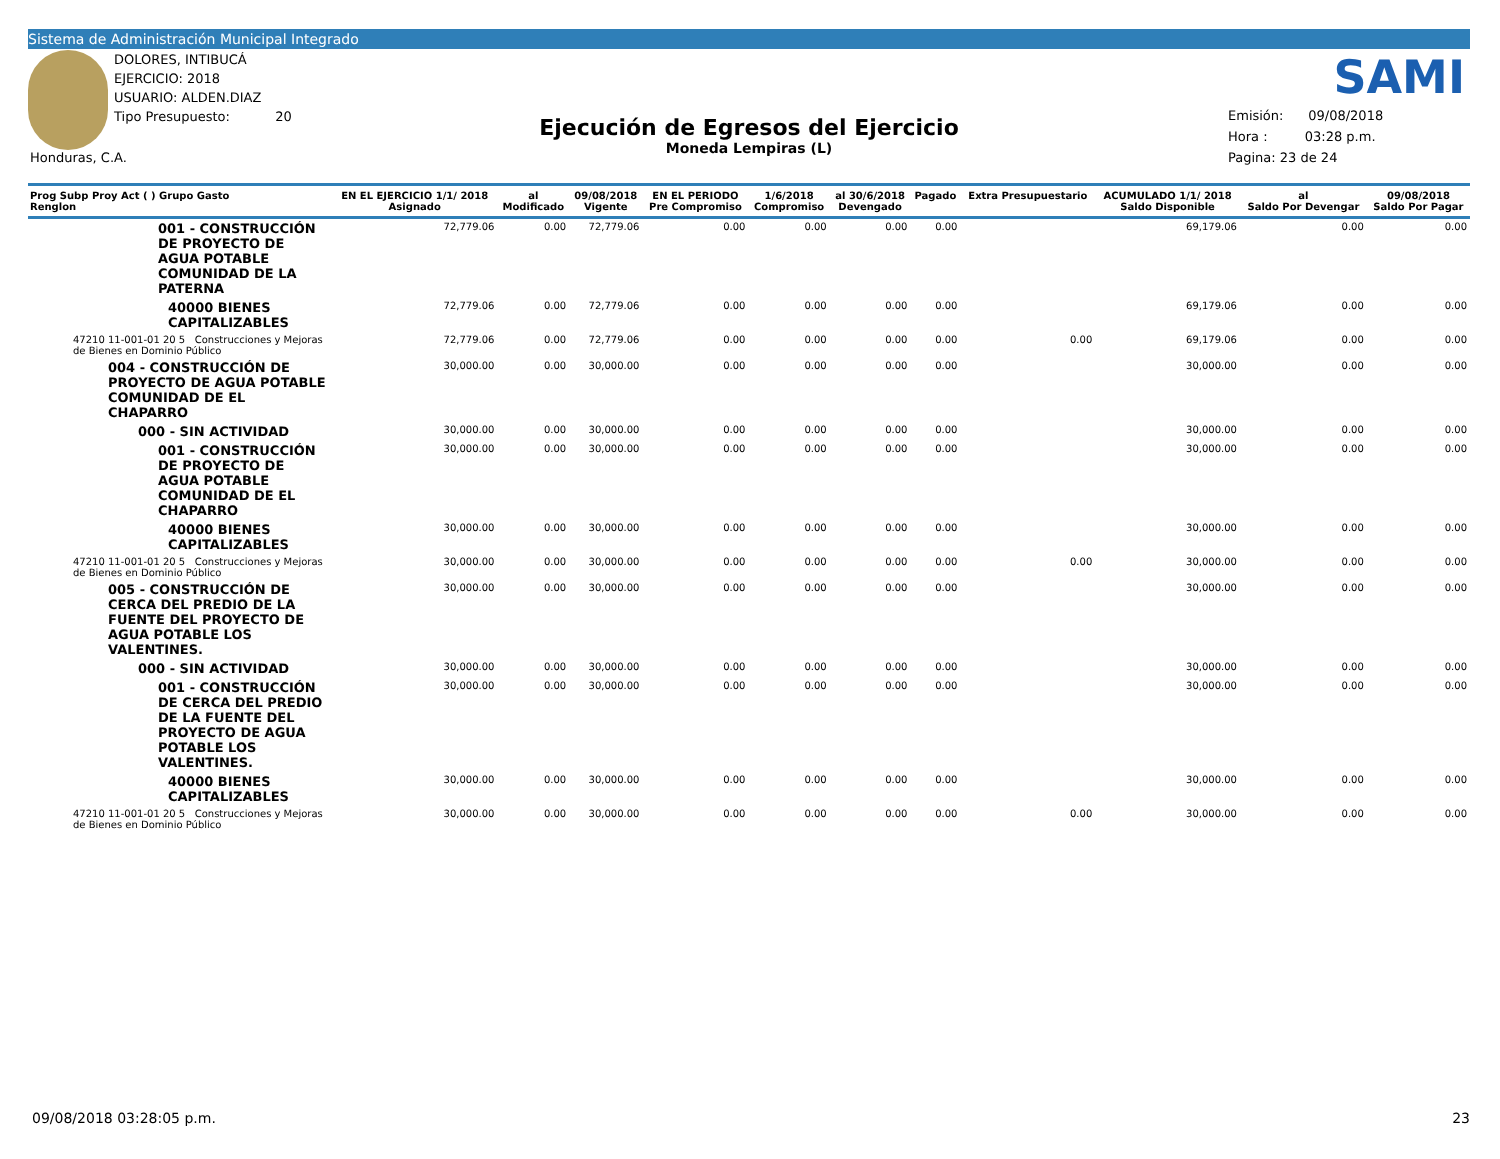Sistema de Administración Municipal Integrado
DOLORES, INTIBUCÁ
EJERCICIO: 2018
USUARIO: ALDEN.DIAZ
Tipo Presupuesto: 20
Honduras, C.A.
Ejecución de Egresos del Ejercicio
Moneda Lempiras (L)
SAMI
Emisión: 09/08/2018
Hora : 03:28 p.m.
Pagina: 23 de 24
| Prog Subp Proy Act ( ) Grupo Gasto Renglon | EN EL EJERCICIO 1/1/ 2018 Asignado | al Modificado | 09/08/2018 Vigente | EN EL PERIODO Pre Compromiso | 1/6/2018 Compromiso | al 30/6/2018 Devengado | Pagado | Extra Presupuestario | ACUMULADO 1/1/ 2018 Saldo Disponible | al Saldo Por Devengar | 09/08/2018 Saldo Por Pagar |
| --- | --- | --- | --- | --- | --- | --- | --- | --- | --- | --- | --- |
| 001 - CONSTRUCCIÓN DE PROYECTO DE AGUA POTABLE COMUNIDAD DE LA PATERNA | 72,779.06 | 0.00 | 72,779.06 | 0.00 | 0.00 | 0.00 | 0.00 | | 69,179.06 | 0.00 | 0.00 |
| 40000 BIENES CAPITALIZABLES | 72,779.06 | 0.00 | 72,779.06 | 0.00 | 0.00 | 0.00 | 0.00 | | 69,179.06 | 0.00 | 0.00 |
| 47210 11-001-01 20 5 Construcciones y Mejoras de Bienes en Dominio Público | 72,779.06 | 0.00 | 72,779.06 | 0.00 | 0.00 | 0.00 | 0.00 | 0.00 | 69,179.06 | 0.00 | 0.00 |
| 004 - CONSTRUCCIÓN DE PROYECTO DE AGUA POTABLE COMUNIDAD DE EL CHAPARRO | 30,000.00 | 0.00 | 30,000.00 | 0.00 | 0.00 | 0.00 | 0.00 | | 30,000.00 | 0.00 | 0.00 |
| 000 - SIN ACTIVIDAD | 30,000.00 | 0.00 | 30,000.00 | 0.00 | 0.00 | 0.00 | 0.00 | | 30,000.00 | 0.00 | 0.00 |
| 001 - CONSTRUCCIÓN DE PROYECTO DE AGUA POTABLE COMUNIDAD DE EL CHAPARRO | 30,000.00 | 0.00 | 30,000.00 | 0.00 | 0.00 | 0.00 | 0.00 | | 30,000.00 | 0.00 | 0.00 |
| 40000 BIENES CAPITALIZABLES | 30,000.00 | 0.00 | 30,000.00 | 0.00 | 0.00 | 0.00 | 0.00 | | 30,000.00 | 0.00 | 0.00 |
| 47210 11-001-01 20 5 Construcciones y Mejoras de Bienes en Dominio Público | 30,000.00 | 0.00 | 30,000.00 | 0.00 | 0.00 | 0.00 | 0.00 | 0.00 | 30,000.00 | 0.00 | 0.00 |
| 005 - CONSTRUCCIÓN DE CERCA DEL PREDIO DE LA FUENTE DEL PROYECTO DE AGUA POTABLE LOS VALENTINES. | 30,000.00 | 0.00 | 30,000.00 | 0.00 | 0.00 | 0.00 | 0.00 | | 30,000.00 | 0.00 | 0.00 |
| 000 - SIN ACTIVIDAD | 30,000.00 | 0.00 | 30,000.00 | 0.00 | 0.00 | 0.00 | 0.00 | | 30,000.00 | 0.00 | 0.00 |
| 001 - CONSTRUCCIÓN DE CERCA DEL PREDIO DE LA FUENTE DEL PROYECTO DE AGUA POTABLE LOS VALENTINES. | 30,000.00 | 0.00 | 30,000.00 | 0.00 | 0.00 | 0.00 | 0.00 | | 30,000.00 | 0.00 | 0.00 |
| 40000 BIENES CAPITALIZABLES | 30,000.00 | 0.00 | 30,000.00 | 0.00 | 0.00 | 0.00 | 0.00 | | 30,000.00 | 0.00 | 0.00 |
| 47210 11-001-01 20 5 Construcciones y Mejoras de Bienes en Dominio Público | 30,000.00 | 0.00 | 30,000.00 | 0.00 | 0.00 | 0.00 | 0.00 | 0.00 | 30,000.00 | 0.00 | 0.00 |
09/08/2018 03:28:05 p.m. 23